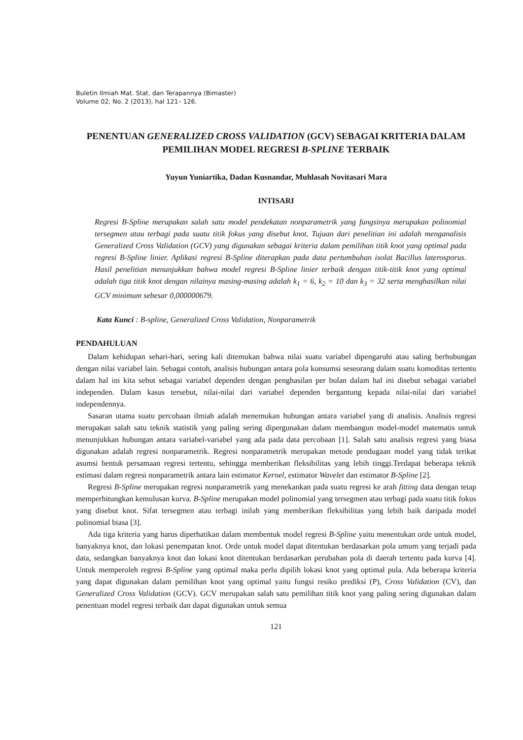Buletin Ilmiah Mat. Stat. dan Terapannya (Bimaster)
Volume 02, No. 2 (2013), hal 121– 126.
PENENTUAN GENERALIZED CROSS VALIDATION (GCV) SEBAGAI KRITERIA DALAM PEMILIHAN MODEL REGRESI B-SPLINE TERBAIK
Yuyun Yuniartika, Dadan Kusnandar, Muhlasah Novitasari Mara
INTISARI
Regresi B-Spline merupakan salah satu model pendekatan nonparametrik yang fungsinya merupakan polinomial tersegmen atau terbagi pada suatu titik fokus yang disebut knot. Tujuan dari penelitian ini adalah menganalisis Generalized Cross Validation (GCV) yang digunakan sebagai kriteria dalam pemilihan titik knot yang optimal pada regresi B-Spline linier. Aplikasi regresi B-Spline diterapkan pada data pertumbuhan isolat Bacillus laterosporus. Hasil penelitian menunjukkan bahwa model regresi B-Spline linier terbaik dengan titik-titik knot yang optimal adalah tiga titik knot dengan nilainya masing-masing adalah k<sub>1</sub> = 6, k<sub>2</sub> = 10 dan k<sub>3</sub> = 32 serta menghasilkan nilai GCV minimum sebesar 0,000000679.
Kata Kunci : B-spline, Generalized Cross Validation, Nonparametrik
PENDAHULUAN
Dalam kehidupan sehari-hari, sering kali ditemukan bahwa nilai suatu variabel dipengaruhi atau saling berhubungan dengan nilai variabel lain. Sebagai contoh, analisis hubungan antara pola konsumsi seseorang dalam suatu komoditas tertentu dalam hal ini kita sebut sebagai variabel dependen dengan penghasilan per bulan dalam hal ini disebut sebagai variabel independen. Dalam kasus tersebut, nilai-nilai dari variabel dependen bergantung kepada nilai-nilai dari variabel independennya.
Sasaran utama suatu percobaan ilmiah adalah menemukan hubungan antara variabel yang di analisis. Analisis regresi merupakan salah satu teknik statistik yang paling sering dipergunakan dalam membangun model-model matematis untuk menunjukkan hubungan antara variabel-variabel yang ada pada data percobaan [1]. Salah satu analisis regresi yang biasa digunakan adalah regresi nonparametrik. Regresi nonparametrik merupakan metode pendugaan model yang tidak terikat asumsi bentuk persamaan regresi tertentu, sehingga memberikan fleksibilitas yang lebih tinggi.Terdapat beberapa teknik estimasi dalam regresi nonparametrik antara lain estimator Kernel, estimator Wavelet dan estimator B-Spline [2].
Regresi B-Spline merupakan regresi nonparametrik yang menekankan pada suatu regresi ke arah fitting data dengan tetap memperhitungkan kemulusan kurva. B-Spline merupakan model polinomial yang tersegmen atau terbagi pada suatu titik fokus yang disebut knot. Sifat tersegmen atau terbagi inilah yang memberikan fleksibilitas yang lebih baik daripada model polinomial biasa [3].
Ada tiga kriteria yang harus diperhatikan dalam membentuk model regresi B-Spline yaitu menentukan orde untuk model, banyaknya knot, dan lokasi penempatan knot. Orde untuk model dapat ditentukan berdasarkan pola umum yang terjadi pada data, sedangkan banyaknya knot dan lokasi knot ditentukan berdasarkan perubahan pola di daerah tertentu pada kurva [4]. Untuk memperoleh regresi B-Spline yang optimal maka perlu dipilih lokasi knot yang optimal pula. Ada beberapa kriteria yang dapat digunakan dalam pemilihan knot yang optimal yaitu fungsi resiko prediksi (P), Cross Validation (CV), dan Generalized Cross Validation (GCV). GCV merupakan salah satu pemilihan titik knot yang paling sering digunakan dalam penentuan model regresi terbaik dan dapat digunakan untuk semua
121